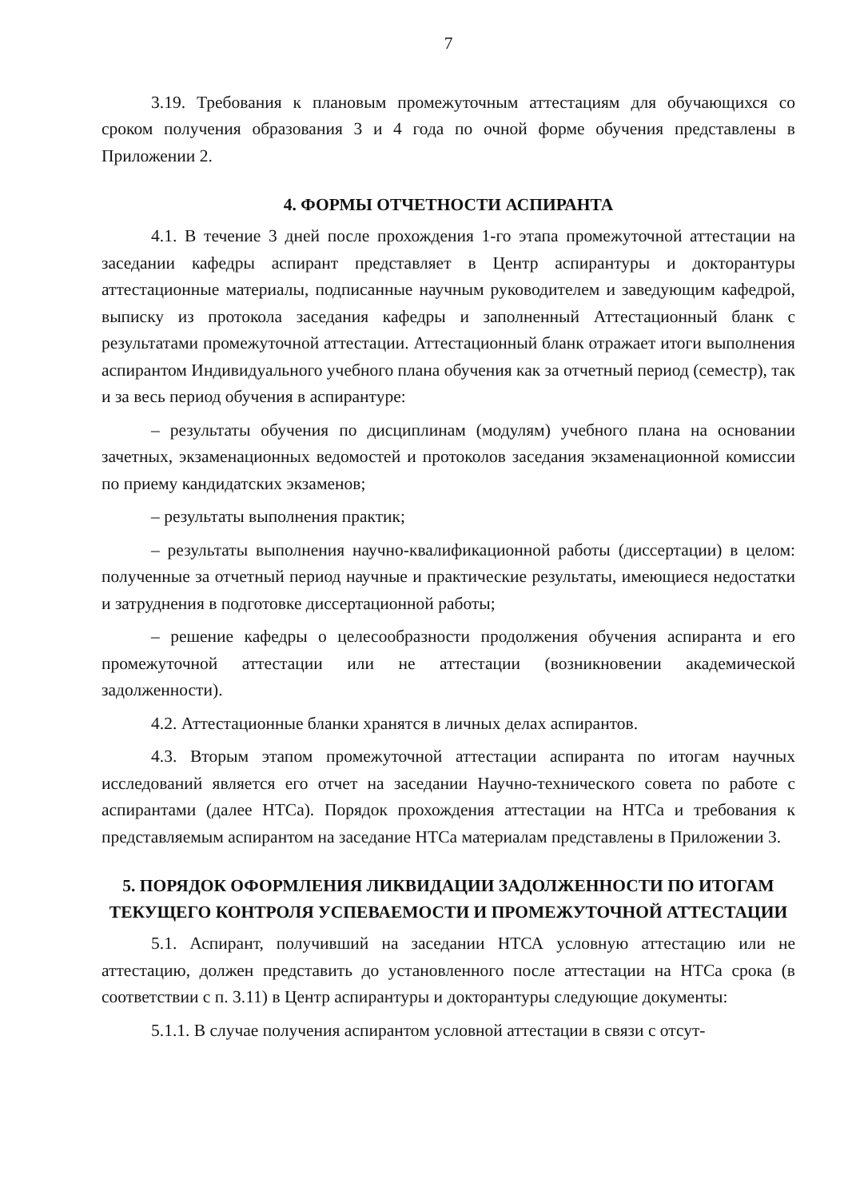7
3.19. Требования к плановым промежуточным аттестациям для обучающихся со сроком получения образования 3 и 4 года по очной форме обучения представлены в Приложении 2.
4. ФОРМЫ ОТЧЕТНОСТИ АСПИРАНТА
4.1. В течение 3 дней после прохождения 1-го этапа промежуточной аттестации на заседании кафедры аспирант представляет в Центр аспирантуры и докторантуры аттестационные материалы, подписанные научным руководителем и заведующим кафедрой, выписку из протокола заседания кафедры и заполненный Аттестационный бланк с результатами промежуточной аттестации. Аттестационный бланк отражает итоги выполнения аспирантом Индивидуального учебного плана обучения как за отчетный период (семестр), так и за весь период обучения в аспирантуре:
– результаты обучения по дисциплинам (модулям) учебного плана на основании зачетных, экзаменационных ведомостей и протоколов заседания экзаменационной комиссии по приему кандидатских экзаменов;
– результаты выполнения практик;
– результаты выполнения научно-квалификационной работы (диссертации) в целом: полученные за отчетный период научные и практические результаты, имеющиеся недостатки и затруднения в подготовке диссертационной работы;
– решение кафедры о целесообразности продолжения обучения аспиранта и его промежуточной аттестации или не аттестации (возникновении академической задолженности).
4.2. Аттестационные бланки хранятся в личных делах аспирантов.
4.3. Вторым этапом промежуточной аттестации аспиранта по итогам научных исследований является его отчет на заседании Научно-технического совета по работе с аспирантами (далее НТСа). Порядок прохождения аттестации на НТСа и требования к представляемым аспирантом на заседание НТСа материалам представлены в Приложении 3.
5. ПОРЯДОК ОФОРМЛЕНИЯ ЛИКВИДАЦИИ ЗАДОЛЖЕННОСТИ ПО ИТОГАМ ТЕКУЩЕГО КОНТРОЛЯ УСПЕВАЕМОСТИ И ПРОМЕЖУТОЧНОЙ АТТЕСТАЦИИ
5.1. Аспирант, получивший на заседании НТСА условную аттестацию или не аттестацию, должен представить до установленного после аттестации на НТСа срока (в соответствии с п. 3.11) в Центр аспирантуры и докторантуры следующие документы:
5.1.1. В случае получения аспирантом условной аттестации в связи с отсут-